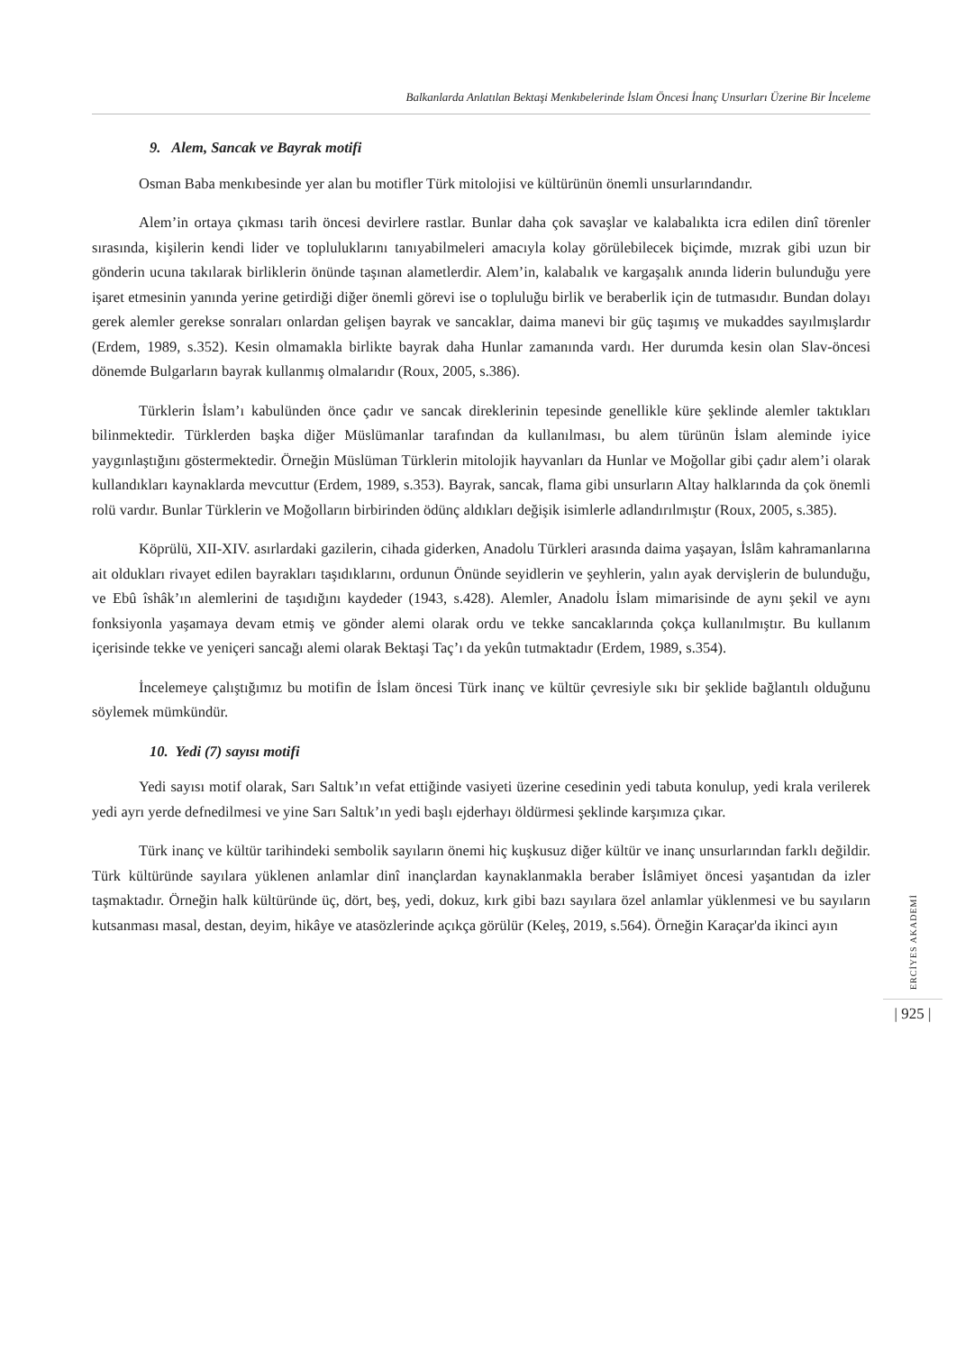Balkanlarda Anlatılan Bektaşi Menkıbelerinde İslam Öncesi İnanç Unsurları Üzerine Bir İnceleme
9. Alem, Sancak ve Bayrak motifi
Osman Baba menkıbesinde yer alan bu motifler Türk mitolojisi ve kültürünün önemli unsurlarındandır.
Alem’in ortaya çıkması tarih öncesi devirlere rastlar. Bunlar daha çok savaşlar ve kalabalıkta icra edilen dinî törenler sırasında, kişilerin kendi lider ve topluluklarını tanıyabilmeleri amacıyla kolay görülebilecek biçimde, mızrak gibi uzun bir gönderin ucuna takılarak birliklerin önünde taşınan alametlerdir. Alem’in, kalabalık ve kargaşalık anında liderin bulunduğu yere işaret etmesinin yanında yerine getirdiği diğer önemli görevi ise o topluluğu birlik ve beraberlik için de tutmasıdır. Bundan dolayı gerek alemler gerekse sonraları onlardan gelişen bayrak ve sancaklar, daima manevi bir güç taşımış ve mukaddes sayılmışlardır (Erdem, 1989, s.352). Kesin olmamakla birlikte bayrak daha Hunlar zamanında vardı. Her durumda kesin olan Slav-öncesi dönemde Bulgarların bayrak kullanmış olmalarıdır (Roux, 2005, s.386).
Türklerin İslam’ı kabulünden önce çadır ve sancak direklerinin tepesinde genellikle küre şeklinde alemler taktıkları bilinmektedir. Türklerden başka diğer Müslümanlar tarafından da kullanılması, bu alem türünün İslam aleminde iyice yaygınlaştığını göstermektedir. Örneğin Müslüman Türklerin mitolojik hayvanları da Hunlar ve Moğollar gibi çadır alem’i olarak kullandıkları kaynaklarda mevcuttur (Erdem, 1989, s.353). Bayrak, sancak, flama gibi unsurların Altay halklarında da çok önemli rolü vardır. Bunlar Türklerin ve Moğolların birbirinden ödünç aldıkları değişik isimlerle adlandırılmıştır (Roux, 2005, s.385).
Köprülü, XII-XIV. asırlardaki gazilerin, cihada giderken, Anadolu Türkleri arasında daima yaşayan, İslâm kahramanlarına ait oldukları rivayet edilen bayrakları taşıdıklarını, ordunun Önünde seyidlerin ve şeyhlerin, yalın ayak dervişlerin de bulunduğu, ve Ebû îshâk’ın alemlerini de taşıdığını kaydeder (1943, s.428). Alemler, Anadolu İslam mimarisinde de aynı şekil ve aynı fonksiyonla yaşamaya devam etmiş ve gönder alemi olarak ordu ve tekke sancaklarında çokça kullanılmıştır. Bu kullanım içerisinde tekke ve yeniçeri sancağı alemi olarak Bektaşi Taç’ı da yekûn tutmaktadır (Erdem, 1989, s.354).
İncelemeye çalıştığımız bu motifin de İslam öncesi Türk inanç ve kültür çevresiyle sıkı bir şeklide bağlantılı olduğunu söylemek mümkündür.
10. Yedi (7) sayısı motifi
Yedi sayısı motif olarak, Sarı Saltık’ın vefat ettiğinde vasiyeti üzerine cesedinin yedi tabuta konulup, yedi krala verilerek yedi ayrı yerde defnedilmesi ve yine Sarı Saltık’ın yedi başlı ejderhayı öldürmesi şeklinde karşımıza çıkar.
Türk inanç ve kültür tarihindeki sembolik sayıların önemi hiç kuşkusuz diğer kültür ve inanç unsurlarından farklı değildir. Türk kültüründe sayılara yüklenen anlamlar dinî inançlardan kaynaklanmakla beraber İslâmiyet öncesi yaşantıdan da izler taşmaktadır. Örneğin halk kültüründe üç, dört, beş, yedi, dokuz, kırk gibi bazı sayılara özel anlamlar yüklenmesi ve bu sayıların kutsanması masal, destan, deyim, hikâye ve atasözlerinde açıkça görülür (Keleş, 2019, s.564). Örneğin Karaçar'da ikinci ayın
ERCİYES AKADEMİ
| 925 |